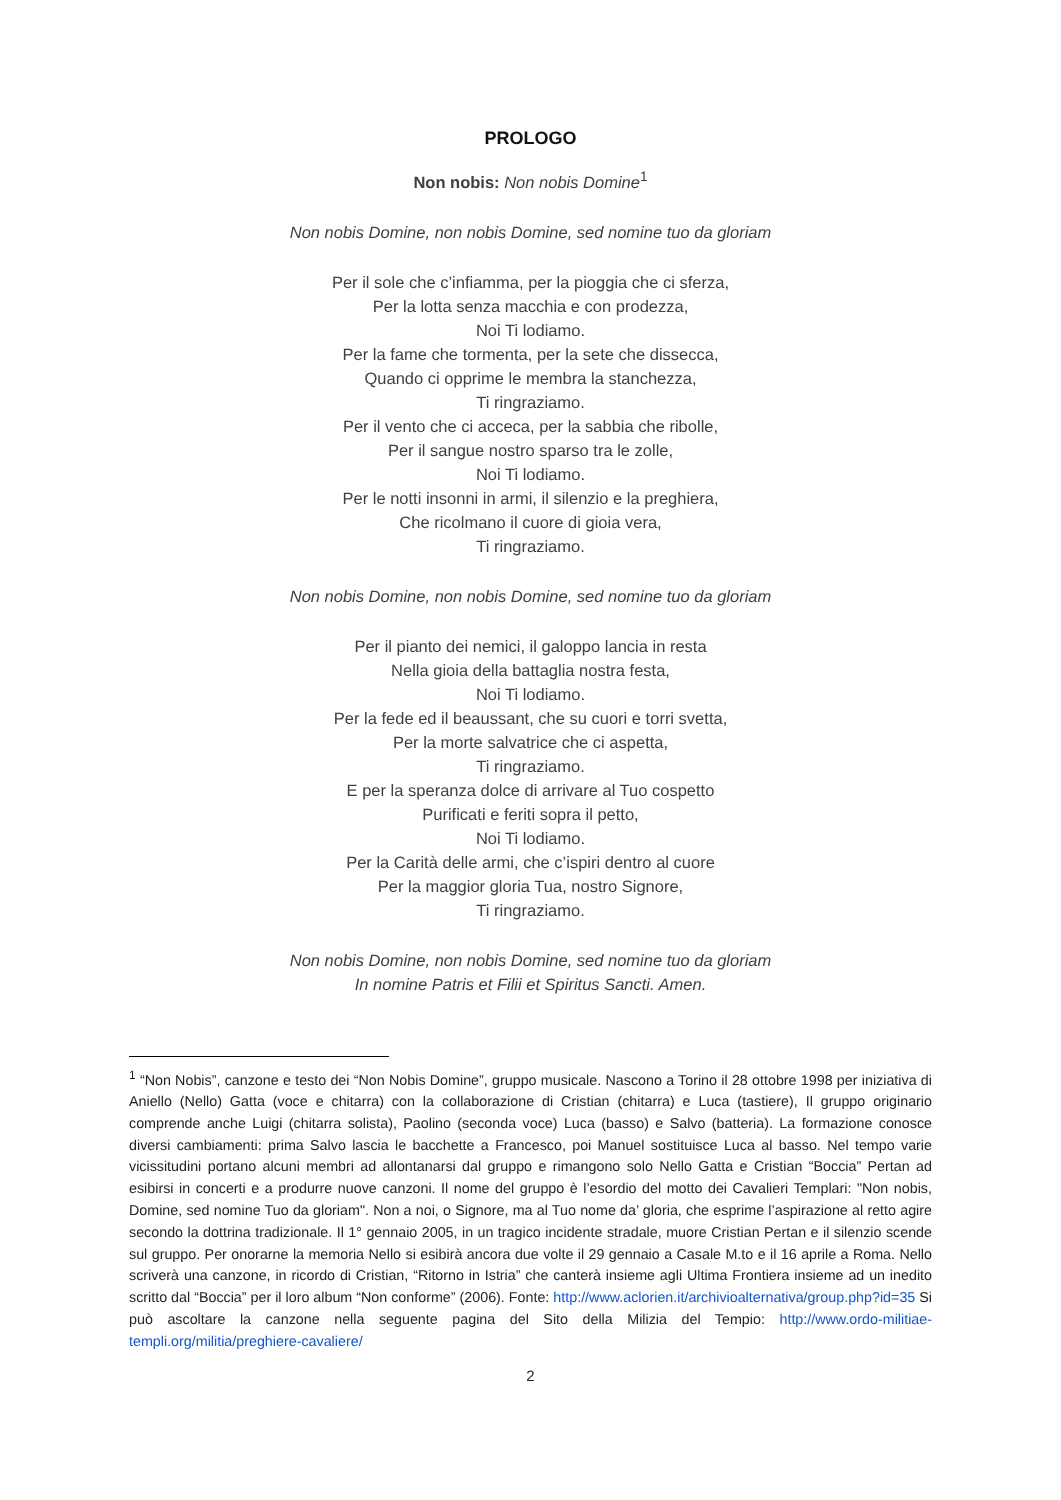PROLOGO
Non nobis: Non nobis Domine<sup>1</sup>
Non nobis Domine, non nobis Domine, sed nomine tuo da gloriam
Per il sole che c’infiamma, per la pioggia che ci sferza,
Per la lotta senza macchia e con prodezza,
Noi Ti lodiamo.
Per la fame che tormenta, per la sete che dissecca,
Quando ci opprime le membra la stanchezza,
Ti ringraziamo.
Per il vento che ci acceca, per la sabbia che ribolle,
Per il sangue nostro sparso tra le zolle,
Noi Ti lodiamo.
Per le notti insonni in armi, il silenzio e la preghiera,
Che ricolmano il cuore di gioia vera,
Ti ringraziamo.
Non nobis Domine, non nobis Domine, sed nomine tuo da gloriam
Per il pianto dei nemici, il galoppo lancia in resta
Nella gioia della battaglia nostra festa,
Noi Ti lodiamo.
Per la fede ed il beaussant, che su cuori e torri svetta,
Per la morte salvatrice che ci aspetta,
Ti ringraziamo.
E per la speranza dolce di arrivare al Tuo cospetto
Purificati e feriti sopra il petto,
Noi Ti lodiamo.
Per la Carità delle armi, che c’ispiri dentro al cuore
Per la maggior gloria Tua, nostro Signore,
Ti ringraziamo.
Non nobis Domine, non nobis Domine, sed nomine tuo da gloriam
In nomine Patris et Filii et Spiritus Sancti. Amen.
<sup>1</sup> “Non Nobis”, canzone e testo dei “Non Nobis Domine”, gruppo musicale. Nascono a Torino il 28 ottobre 1998 per iniziativa di Aniello (Nello) Gatta (voce e chitarra) con la collaborazione di Cristian (chitarra) e Luca (tastiere), Il gruppo originario comprende anche Luigi (chitarra solista), Paolino (seconda voce) Luca (basso) e Salvo (batteria). La formazione conosce diversi cambiamenti: prima Salvo lascia le bacchette a Francesco, poi Manuel sostituisce Luca al basso. Nel tempo varie vicissitudini portano alcuni membri ad allontanarsi dal gruppo e rimangono solo Nello Gatta e Cristian “Boccia” Pertan ad esibirsi in concerti e a produrre nuove canzoni. Il nome del gruppo è l’esordio del motto dei Cavalieri Templari: "Non nobis, Domine, sed nomine Tuo da gloriam". Non a noi, o Signore, ma al Tuo nome da’ gloria, che esprime l’aspirazione al retto agire secondo la dottrina tradizionale. Il 1° gennaio 2005, in un tragico incidente stradale, muore Cristian Pertan e il silenzio scende sul gruppo. Per onorarne la memoria Nello si esibirà ancora due volte il 29 gennaio a Casale M.to e il 16 aprile a Roma. Nello scriverà una canzone, in ricordo di Cristian, “Ritorno in Istria” che canterà insieme agli Ultima Frontiera insieme ad un inedito scritto dal “Boccia” per il loro album “Non conforme” (2006). Fonte: http://www.aclorien.it/archivioalternativa/group.php?id=35 Si può ascoltare la canzone nella seguente pagina del Sito della Milizia del Tempio: http://www.ordo-militiae-templi.org/militia/preghiere-cavaliere/
2